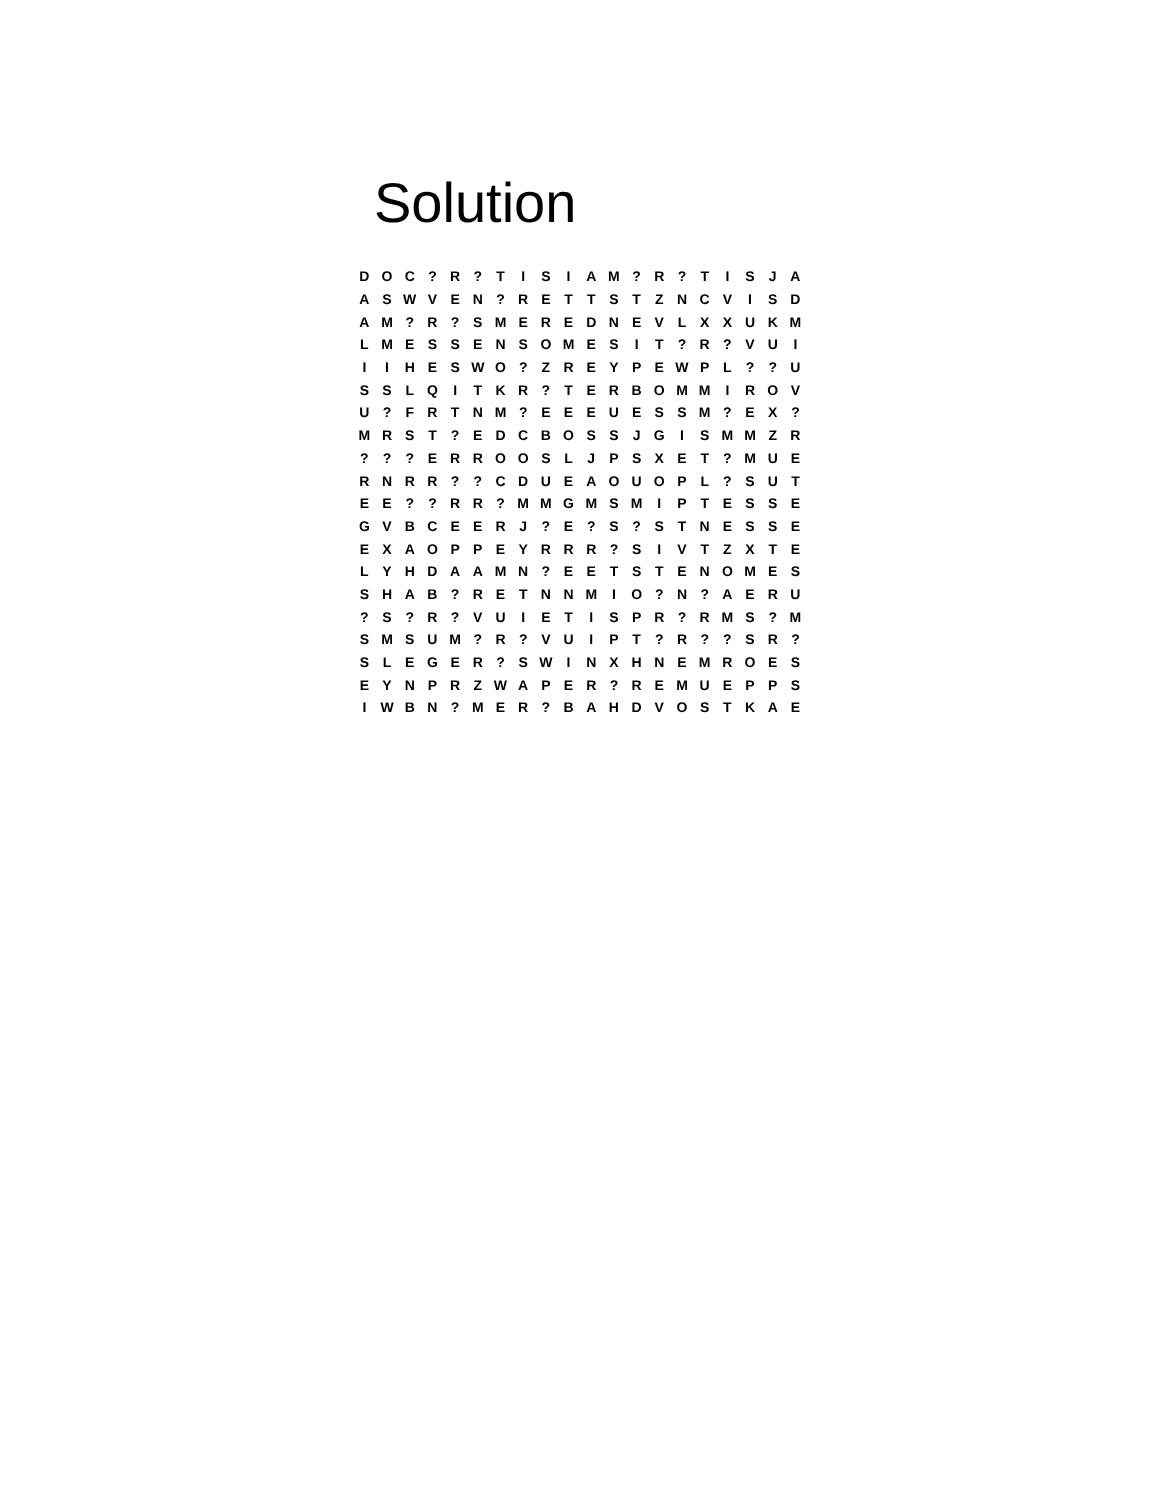Solution
| D | O | C | ? | R | ? | T | I | S | I | A | M | ? | R | ? | T | I | S | J | A |
| A | S | W | V | E | N | ? | R | E | T | T | S | T | Z | N | C | V | I | S | D |
| A | M | ? | R | ? | S | M | E | R | E | D | N | E | V | L | X | X | U | K | M |
| L | M | E | S | S | E | N | S | O | M | E | S | I | T | ? | R | ? | V | U | I |
| I | I | H | E | S | W | O | ? | Z | R | E | Y | P | E | W | P | L | ? | ? | U |
| S | S | L | Q | I | T | K | R | ? | T | E | R | B | O | M | M | I | R | O | V |
| U | ? | F | R | T | N | M | ? | E | E | E | U | E | S | S | M | ? | E | X | ? |
| M | R | S | T | ? | E | D | C | B | O | S | S | J | G | I | S | M | M | Z | R |
| ? | ? | ? | E | R | R | O | O | S | L | J | P | S | X | E | T | ? | M | U | E |
| R | N | R | R | ? | ? | C | D | U | E | A | O | U | O | P | L | ? | S | U | T |
| E | E | ? | ? | R | R | ? | M | M | G | M | S | M | I | P | T | E | S | S | E |
| G | V | B | C | E | E | R | J | ? | E | ? | S | ? | S | T | N | E | S | S | E |
| E | X | A | O | P | P | E | Y | R | R | R | ? | S | I | V | T | Z | X | T | E |
| L | Y | H | D | A | A | M | N | ? | E | E | T | S | T | E | N | O | M | E | S |
| S | H | A | B | ? | R | E | T | N | N | M | I | O | ? | N | ? | A | E | R | U |
| ? | S | ? | R | ? | V | U | I | E | T | I | S | P | R | ? | R | M | S | ? | M |
| S | M | S | U | M | ? | R | ? | V | U | I | P | T | ? | R | ? | ? | S | R | ? |
| S | L | E | G | E | R | ? | S | W | I | N | X | H | N | E | M | R | O | E | S |
| E | Y | N | P | R | Z | W | A | P | E | R | ? | R | E | M | U | E | P | P | S |
| I | W | B | N | ? | M | E | R | ? | B | A | H | D | V | O | S | T | K | A | E |